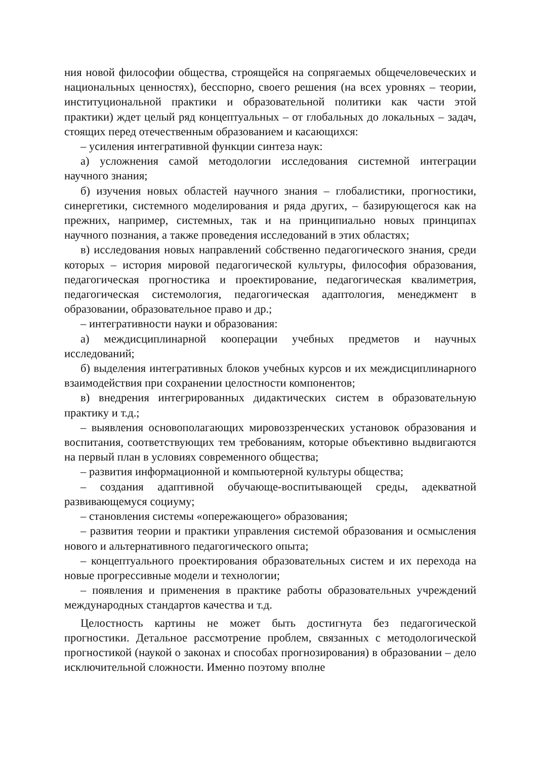ния новой философии общества, строящейся на сопрягаемых общечеловеческих и национальных ценностях), бесспорно, своего решения (на всех уровнях – теории, институциональной практики и образовательной политики как части этой практики) ждет целый ряд концептуальных – от глобальных до локальных – задач, стоящих перед отечественным образованием и касающихся:
– усиления интегративной функции синтеза наук:
а) усложнения самой методологии исследования системной интеграции научного знания;
б) изучения новых областей научного знания – глобалистики, прогностики, синергетики, системного моделирования и ряда других, – базирующегося как на прежних, например, системных, так и на принципиально новых принципах научного познания, а также проведения исследований в этих областях;
в) исследования новых направлений собственно педагогического знания, среди которых – история мировой педагогической культуры, философия образования, педагогическая прогностика и проектирование, педагогическая квалиметрия, педагогическая системология, педагогическая адаптология, менеджмент в образовании, образовательное право и др.;
– интегративности науки и образования:
а) междисциплинарной кооперации учебных предметов и научных исследований;
б) выделения интегративных блоков учебных курсов и их междисциплинарного взаимодействия при сохранении целостности компонентов;
в) внедрения интегрированных дидактических систем в образовательную практику и т.д.;
– выявления основополагающих мировоззренческих установок образования и воспитания, соответствующих тем требованиям, которые объективно выдвигаются на первый план в условиях современного общества;
– развития информационной и компьютерной культуры общества;
– создания адаптивной обучающе-воспитывающей среды, адекватной развивающемуся социуму;
– становления системы «опережающего» образования;
– развития теории и практики управления системой образования и осмысления нового и альтернативного педагогического опыта;
– концептуального проектирования образовательных систем и их перехода на новые прогрессивные модели и технологии;
– появления и применения в практике работы образовательных учреждений международных стандартов качества и т.д.
Целостность картины не может быть достигнута без педагогической прогностики. Детальное рассмотрение проблем, связанных с методологической прогностикой (наукой о законах и способах прогнозирования) в образовании – дело исключительной сложности. Именно поэтому вполне